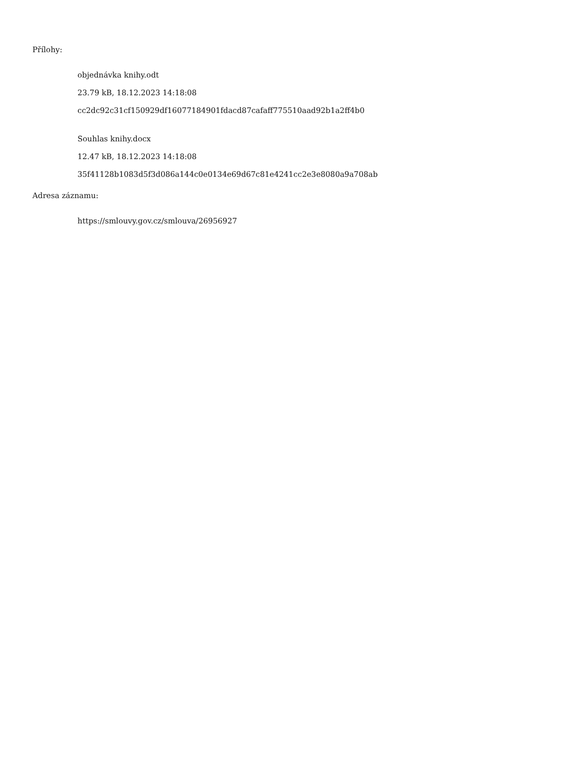Přílohy:
objednávka knihy.odt
23.79 kB, 18.12.2023 14:18:08
cc2dc92c31cf150929df16077184901fdacd87cafaff775510aad92b1a2ff4b0
Souhlas knihy.docx
12.47 kB, 18.12.2023 14:18:08
35f41128b1083d5f3d086a144c0e0134e69d67c81e4241cc2e3e8080a9a708ab
Adresa záznamu:
https://smlouvy.gov.cz/smlouva/26956927